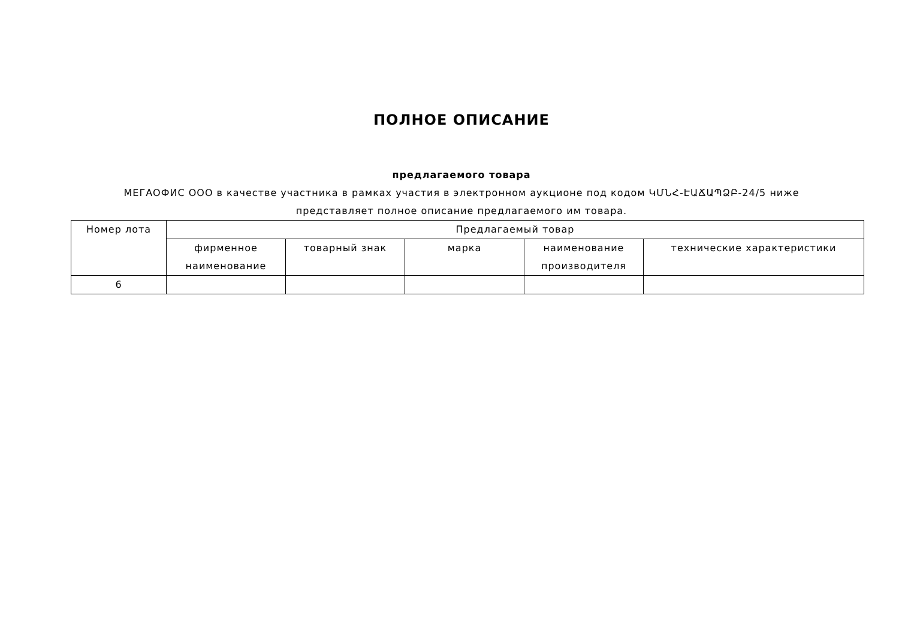ПОЛНОЕ ОПИСАНИЕ
предлагаемого товара
МЕГАОФИС ООО в качестве участника в рамках участия в электронном аукционе под кодом ԿՄՆՀ-ԷԱՃԱՊՁԲ-24/5 ниже представляет полное описание предлагаемого им товара.
| Номер лота | Предлагаемый товар | | | | |
| --- | --- | --- | --- | --- | --- |
| | фирменное наименование | товарный знак | марка | наименование производителя | технические характеристики |
| 6 | | | | | |